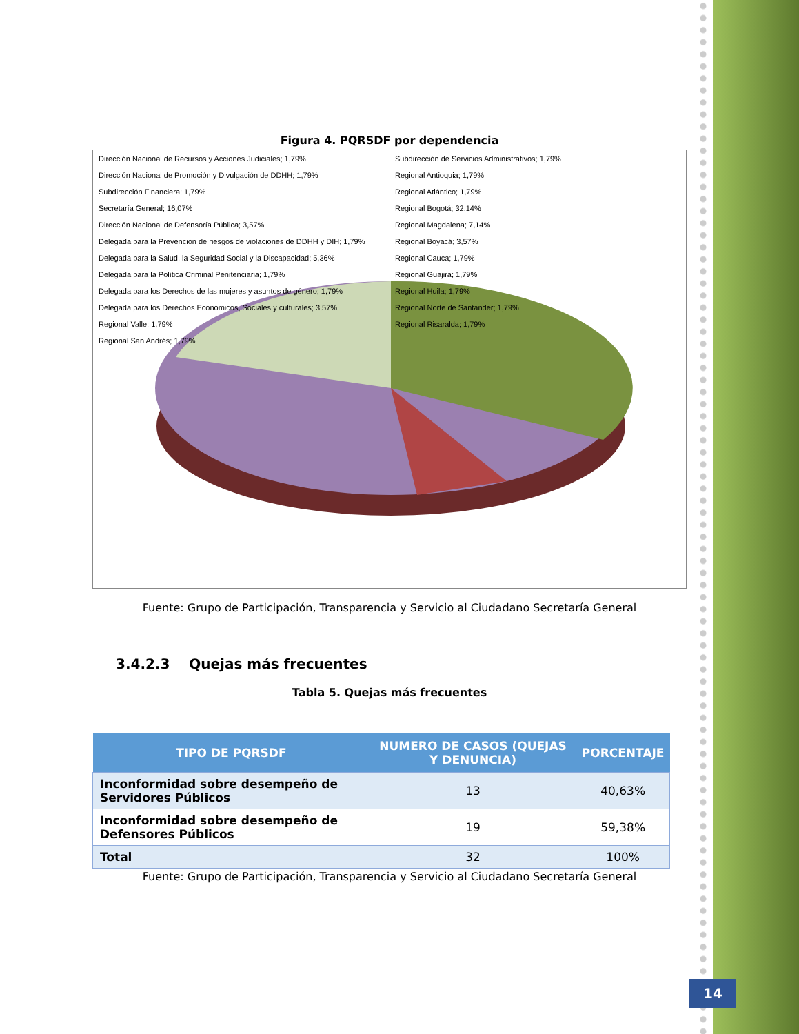Figura 4. PQRSDF por dependencia
Dirección Nacional de Recursos y Acciones Judiciales; 1,79%
Dirección Nacional de Promoción y Divulgación de DDHH; 1,79%
Subdirección Financiera; 1,79%
Secretaría General; 16,07%
Dirección Nacional de Defensoría Pública; 3,57%
Delegada para la Prevención de riesgos de violaciones de DDHH y DIH; 1,79%
Delegada para la Salud, la Seguridad Social y la Discapacidad; 5,36%
Delegada para la Política Criminal Penitenciaria; 1,79%
Delegada para los Derechos de las mujeres y asuntos de género; 1,79%
Delegada para los Derechos Económicos, Sociales y culturales; 3,57%
Regional Valle; 1,79%
Regional San Andrés; 1,79%
Subdirección de Servicios Administrativos; 1,79%
Regional Antioquia; 1,79%
Regional Atlántico; 1,79%
Regional Bogotá; 32,14%
Regional Magdalena; 7,14%
Regional Boyacá; 3,57%
Regional Cauca; 1,79%
Regional Guajira; 1,79%
Regional Huila; 1,79%
Regional Norte de Santander; 1,79%
Regional Risaralda; 1,79%
Fuente: Grupo de Participación, Transparencia y Servicio al Ciudadano Secretaría General
3.4.2.3 Quejas más frecuentes
Tabla 5. Quejas más frecuentes
| TIPO DE PQRSDF | NUMERO DE CASOS (QUEJAS Y DENUNCIA) | PORCENTAJE |
| --- | --- | --- |
| Inconformidad sobre desempeño de Servidores Públicos | 13 | 40,63% |
| Inconformidad sobre desempeño de Defensores Públicos | 19 | 59,38% |
| Total | 32 | 100% |
Fuente: Grupo de Participación, Transparencia y Servicio al Ciudadano Secretaría General
14